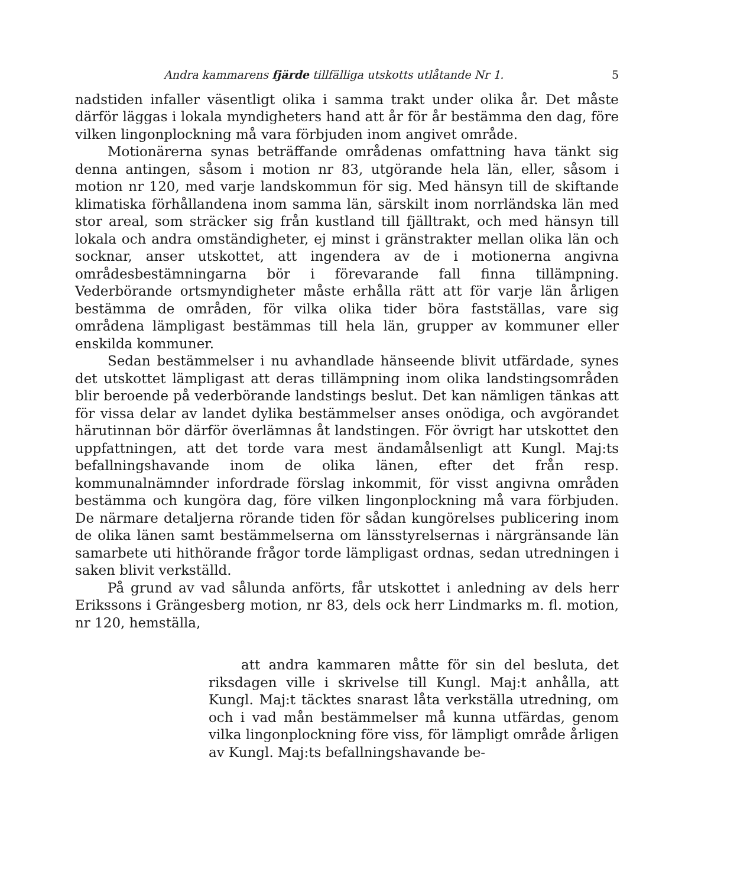Andra kammarens fjärde tillfälliga utskotts utlåtande Nr 1. 5
nadstiden infaller väsentligt olika i samma trakt under olika år. Det måste därför läggas i lokala myndigheters hand att år för år bestämma den dag, före vilken lingonplockning må vara förbjuden inom angivet område.
Motionärerna synas beträffande områdenas omfattning hava tänkt sig denna antingen, såsom i motion nr 83, utgörande hela län, eller, såsom i motion nr 120, med varje landskommun för sig. Med hänsyn till de skiftande klimatiska förhållandena inom samma län, särskilt inom norrländska län med stor areal, som sträcker sig från kustland till fjälltrakt, och med hänsyn till lokala och andra omständigheter, ej minst i gränstrakter mellan olika län och socknar, anser utskottet, att ingendera av de i motionerna angivna områdesbestämningarna bör i förevarande fall finna tillämpning. Vederbörande ortsmyndigheter måste erhålla rätt att för varje län årligen bestämma de områden, för vilka olika tider böra fastställas, vare sig områdena lämpligast bestämmas till hela län, grupper av kommuner eller enskilda kommuner.
Sedan bestämmelser i nu avhandlade hänseende blivit utfärdade, synes det utskottet lämpligast att deras tillämpning inom olika landstingsområden blir beroende på vederbörande landstings beslut. Det kan nämligen tänkas att för vissa delar av landet dylika bestämmelser anses onödiga, och avgörandet härutinnan bör därför överlämnas åt landstingen. För övrigt har utskottet den uppfattningen, att det torde vara mest ändamålsenligt att Kungl. Maj:ts befallningshavande inom de olika länen, efter det från resp. kommunalnämnder infordrade förslag inkommit, för visst angivna områden bestämma och kungöra dag, före vilken lingonplockning må vara förbjuden. De närmare detaljerna rörande tiden för sådan kungörelses publicering inom de olika länen samt bestämmelserna om länsstyrelsernas i närgränsande län samarbete uti hithörande frågor torde lämpligast ordnas, sedan utredningen i saken blivit verkställd.
På grund av vad sålunda anförts, får utskottet i anledning av dels herr Erikssons i Grängesberg motion, nr 83, dels ock herr Lindmarks m. fl. motion, nr 120, hemställa,
att andra kammaren måtte för sin del besluta, det riksdagen ville i skrivelse till Kungl. Maj:t anhålla, att Kungl. Maj:t täcktes snarast låta verkställa utredning, om och i vad mån bestämmelser må kunna utfärdas, genom vilka lingonplockning före viss, för lämpligt område årligen av Kungl. Maj:ts befallningshavande be-